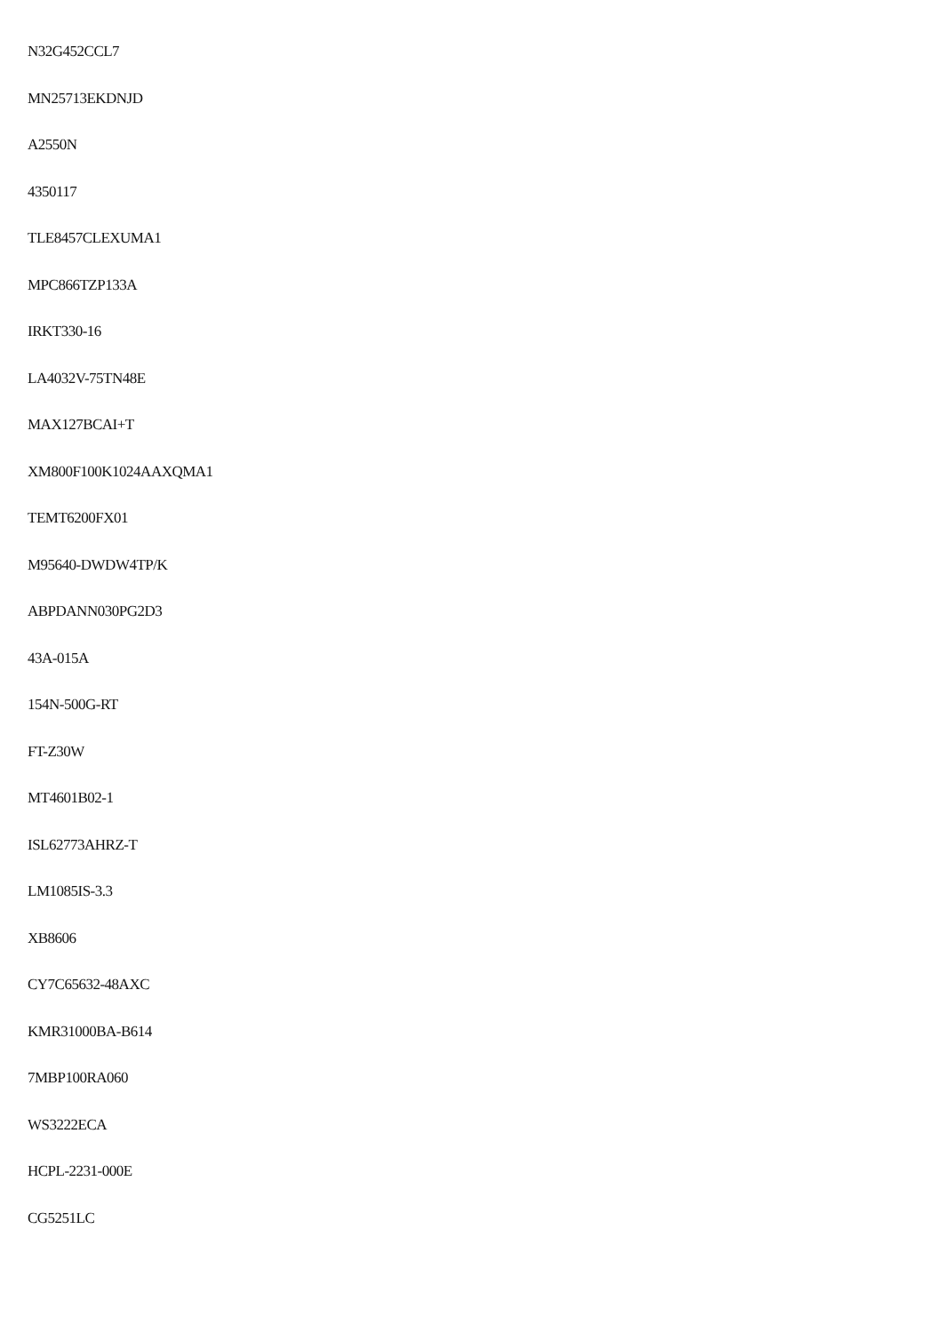N32G452CCL7
MN25713EKDNJD
A2550N
4350117
TLE8457CLEXUMA1
MPC866TZP133A
IRKT330-16
LA4032V-75TN48E
MAX127BCAI+T
XM800F100K1024AAXQMA1
TEMT6200FX01
M95640-DWDW4TP/K
ABPDANN030PG2D3
43A-015A
154N-500G-RT
FT-Z30W
MT4601B02-1
ISL62773AHRZ-T
LM1085IS-3.3
XB8606
CY7C65632-48AXC
KMR31000BA-B614
7MBP100RA060
WS3222ECA
HCPL-2231-000E
CG5251LC